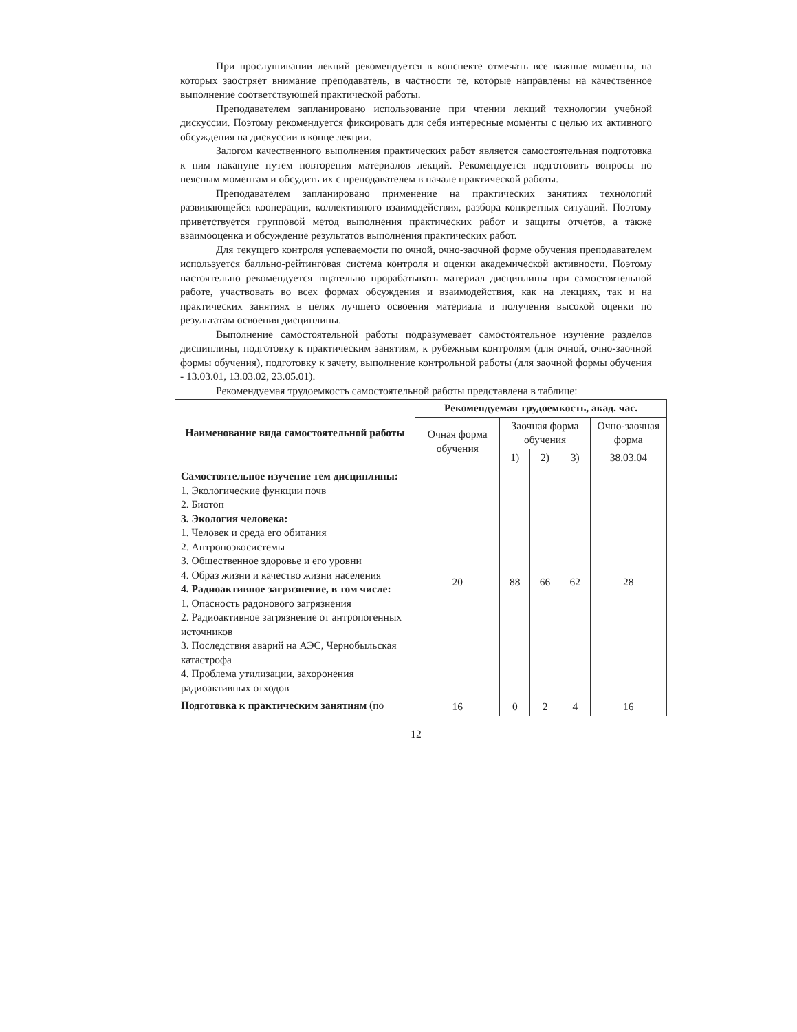При прослушивании лекций рекомендуется в конспекте отмечать все важные моменты, на которых заостряет внимание преподаватель, в частности те, которые направлены на качественное выполнение соответствующей практической работы.
Преподавателем запланировано использование при чтении лекций технологии учебной дискуссии. Поэтому рекомендуется фиксировать для себя интересные моменты с целью их активного обсуждения на дискуссии в конце лекции.
Залогом качественного выполнения практических работ является самостоятельная подготовка к ним накануне путем повторения материалов лекций. Рекомендуется подготовить вопросы по неясным моментам и обсудить их с преподавателем в начале практической работы.
Преподавателем запланировано применение на практических занятиях технологий развивающейся кооперации, коллективного взаимодействия, разбора конкретных ситуаций. Поэтому приветствуется групповой метод выполнения практических работ и защиты отчетов, а также взаимооценка и обсуждение результатов выполнения практических работ.
Для текущего контроля успеваемости по очной, очно-заочной форме обучения преподавателем используется балльно-рейтинговая система контроля и оценки академической активности. Поэтому настоятельно рекомендуется тщательно прорабатывать материал дисциплины при самостоятельной работе, участвовать во всех формах обсуждения и взаимодействия, как на лекциях, так и на практических занятиях в целях лучшего освоения материала и получения высокой оценки по результатам освоения дисциплины.
Выполнение самостоятельной работы подразумевает самостоятельное изучение разделов дисциплины, подготовку к практическим занятиям, к рубежным контролям (для очной, очно-заочной формы обучения), подготовку к зачету, выполнение контрольной работы (для заочной формы обучения - 13.03.01, 13.03.02, 23.05.01).
Рекомендуемая трудоемкость самостоятельной работы представлена в таблице:
| Наименование вида самостоятельной работы | Рекомендуемая трудоемкость, акад. час. | | | | |
| --- | --- | --- | --- | --- | --- |
| | Очная форма обучения | Заочная форма обучения | | | Очно-заочная форма |
| | | 1) | 2) | 3) | 38.03.04 |
| Самостоятельное изучение тем дисциплины: 1. Экологические функции почв 2. Биотоп 3. Экология человека: 1. Человек и среда его обитания 2. Антропоэкосистемы 3. Общественное здоровье и его уровни 4. Образ жизни и качество жизни населения 4. Радиоактивное загрязнение, в том числе: 1. Опасность радонового загрязнения 2. Радиоактивное загрязнение от антропогенных источников 3. Последствия аварий на АЭС, Чернобыльская катастрофа 4. Проблема утилизации, захоронения радиоактивных отходов | 20 | 88 | 66 | 62 | 28 |
| Подготовка к практическим занятиям (по | 16 | 0 | 2 | 4 | 16 |
12